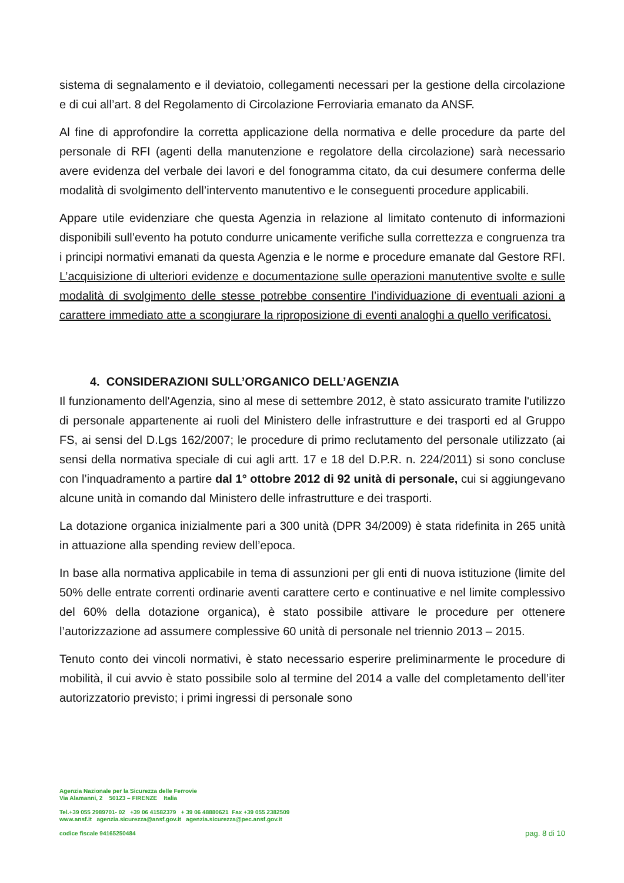sistema di segnalamento e il deviatoio, collegamenti necessari per la gestione della circolazione e di cui all’art. 8 del Regolamento di Circolazione Ferroviaria emanato da ANSF.
Al fine di approfondire la corretta applicazione della normativa e delle procedure da parte del personale di RFI (agenti della manutenzione e regolatore della circolazione) sarà necessario avere evidenza del verbale dei lavori e del fonogramma citato, da cui desumere conferma delle modalità di svolgimento dell’intervento manutentivo e le conseguenti procedure applicabili.
Appare utile evidenziare che questa Agenzia in relazione al limitato contenuto di informazioni disponibili sull’evento ha potuto condurre unicamente verifiche sulla correttezza e congruenza tra i principi normativi emanati da questa Agenzia e le norme e procedure emanate dal Gestore RFI. L’acquisizione di ulteriori evidenze e documentazione sulle operazioni manutentive svolte e sulle modalità di svolgimento delle stesse potrebbe consentire l’individuazione di eventuali azioni a carattere immediato atte a scongiurare la riproposizione di eventi analoghi a quello verificatosi.
4. CONSIDERAZIONI SULL’ORGANICO DELL’AGENZIA
Il funzionamento dell'Agenzia, sino al mese di settembre 2012, è stato assicurato tramite l'utilizzo di personale appartenente ai ruoli del Ministero delle infrastrutture e dei trasporti ed al Gruppo FS, ai sensi del D.Lgs 162/2007; le procedure di primo reclutamento del personale utilizzato (ai sensi della normativa speciale di cui agli artt. 17 e 18 del D.P.R. n. 224/2011) si sono concluse con l’inquadramento a partire dal 1° ottobre 2012 di 92 unità di personale, cui si aggiungevano alcune unità in comando dal Ministero delle infrastrutture e dei trasporti.
La dotazione organica inizialmente pari a 300 unità (DPR 34/2009) è stata ridefinita in 265 unità in attuazione alla spending review dell’epoca.
In base alla normativa applicabile in tema di assunzioni per gli enti di nuova istituzione (limite del 50% delle entrate correnti ordinarie aventi carattere certo e continuative e nel limite complessivo del 60% della dotazione organica), è stato possibile attivare le procedure per ottenere l’autorizzazione ad assumere complessive 60 unità di personale nel triennio 2013 – 2015.
Tenuto conto dei vincoli normativi, è stato necessario esperire preliminarmente le procedure di mobilità, il cui avvio è stato possibile solo al termine del 2014 a valle del completamento dell’iter autorizzatorio previsto; i primi ingressi di personale sono
Agenzia Nazionale per la Sicurezza delle Ferrovie
Via Alamanni, 2 50123 – FIRENZE Italia
Tel.+39 055 2989701- 02 +39 06 41582379 + 39 06 48880621 Fax +39 055 2382509
www.ansf.it agenzia.sicurezza@ansf.gov.it agenzia.sicurezza@pec.ansf.gov.it
codice fiscale 94165250484
pag. 8 di 10